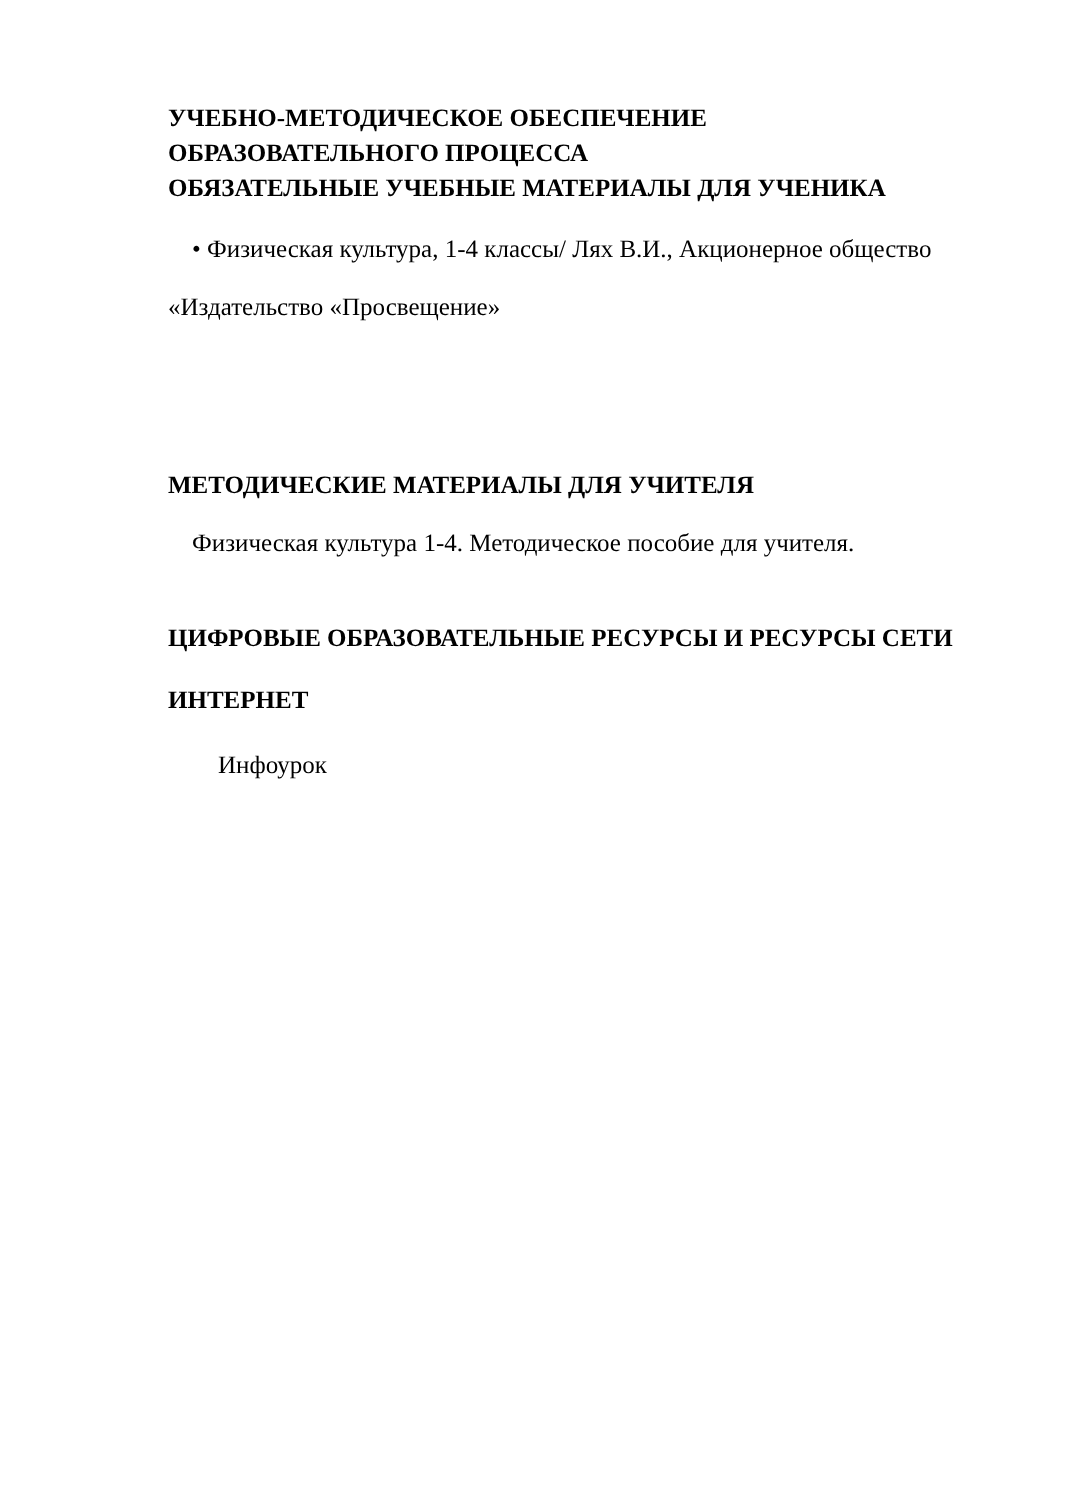УЧЕБНО-МЕТОДИЧЕСКОЕ ОБЕСПЕЧЕНИЕ
ОБРАЗОВАТЕЛЬНОГО ПРОЦЕССА
ОБЯЗАТЕЛЬНЫЕ УЧЕБНЫЕ МАТЕРИАЛЫ ДЛЯ УЧЕНИКА
• Физическая культура, 1-4 классы/ Лях В.И., Акционерное общество
«Издательство «Просвещение»
МЕТОДИЧЕСКИЕ МАТЕРИАЛЫ ДЛЯ УЧИТЕЛЯ
Физическая культура 1-4. Методическое пособие для учителя.
ЦИФРОВЫЕ ОБРАЗОВАТЕЛЬНЫЕ РЕСУРСЫ И РЕСУРСЫ СЕТИ
ИНТЕРНЕТ
Инфоурок